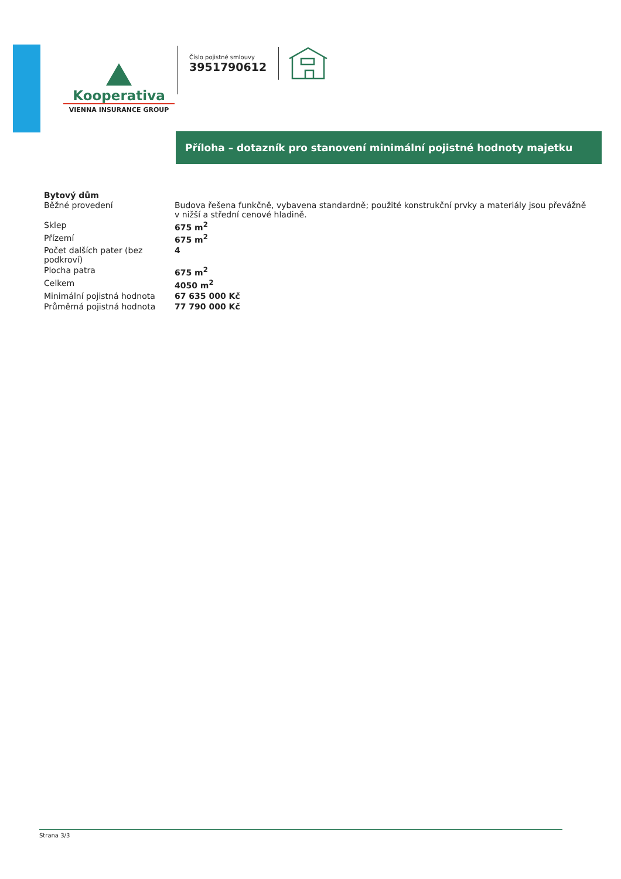Kooperativa
VIENNA INSURANCE GROUP
Číslo pojistné smlouvy
3951790612
Příloha – dotazník pro stanovení minimální pojistné hodnoty majetku
Bytový dům
| Běžné provedení | Budova řešena funkčně, vybavena standardně; použité konstrukční prvky a materiály jsou převážně v nižší a střední cenové hladině. |
| Sklep | 675 m<sup>2</sup> |
| Přízemí | 675 m<sup>2</sup> |
| Počet dalších pater (bez podkroví) | 4 |
| Plocha patra | 675 m<sup>2</sup> |
| Celkem | 4050 m<sup>2</sup> |
| Minimální pojistná hodnota | 67 635 000 Kč |
| Průměrná pojistná hodnota | 77 790 000 Kč |
Strana 3/3